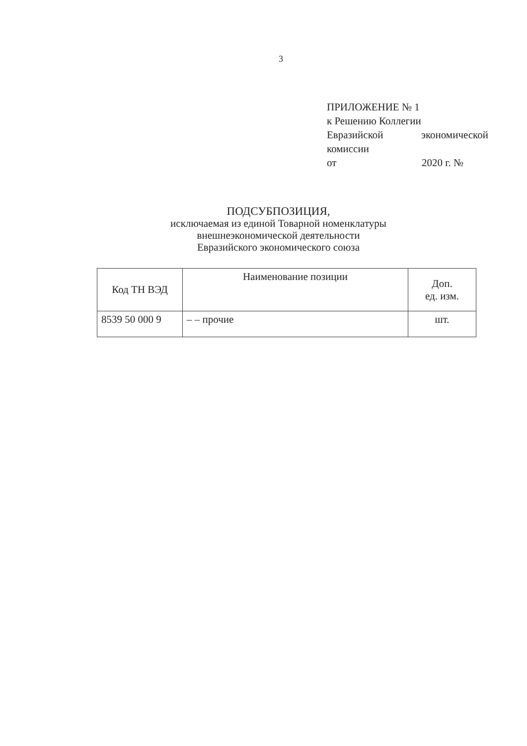3
ПРИЛОЖЕНИЕ № 1
к Решению Коллегии
Евразийской экономической
комиссии
от 2020 г. №
ПОДСУБПОЗИЦИЯ,
исключаемая из единой Товарной номенклатуры
внешнеэкономической деятельности
Евразийского экономического союза
| Код ТН ВЭД | Наименование позиции | Доп. ед. изм. |
| --- | --- | --- |
| 8539 50 000 9 | – – прочие | шт. |